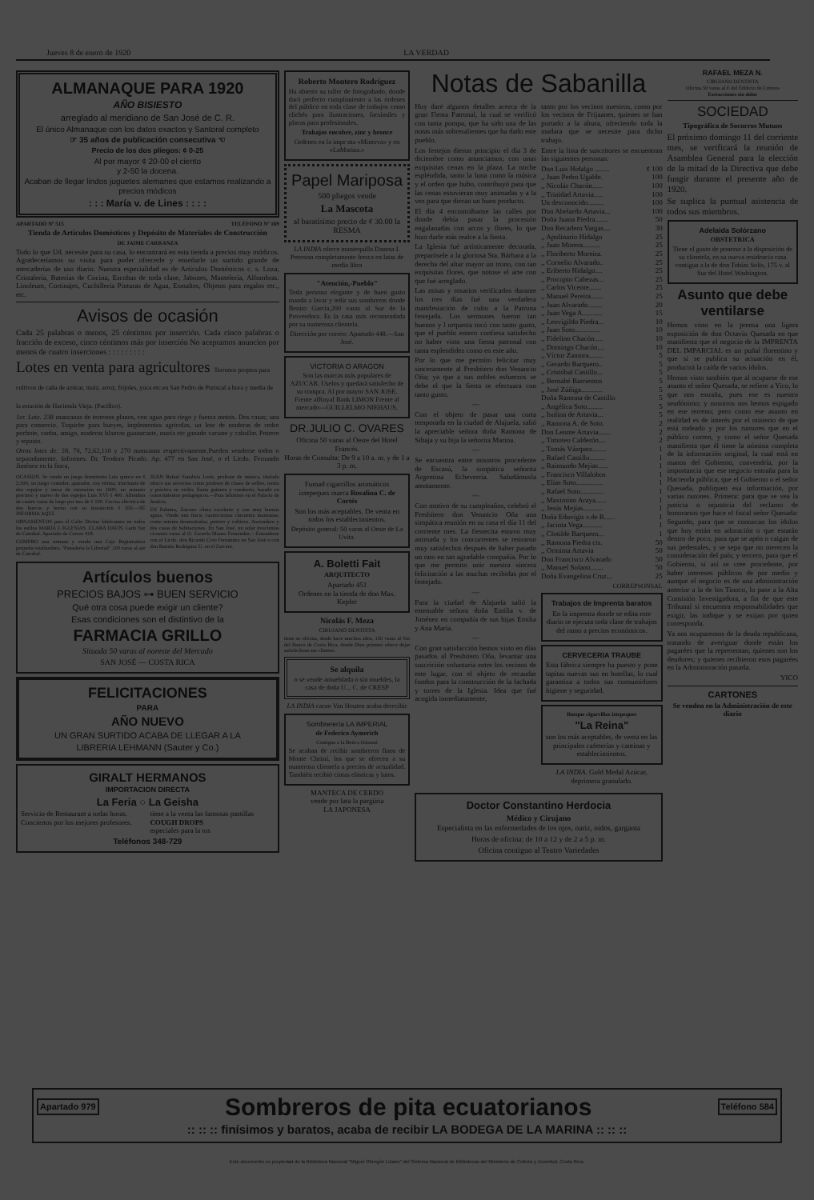Jueves 8 de enero de 1920 LA VERDAD
ALMANAQUE PARA 1920
AÑO BISIESTO
arreglado al meridiano de San José de C. R.
El único Almanaque con los datos exactos y Santoral completo
☞ 35 años de publicación consecutiva ☜
Precio de los dos pliegos: ¢ 0-25
Al por mayor ¢ 20-00 el ciento
y 2-50 la docena.
Acaban de llegar lindos juguetes alemanes que estamos realizando a precios módicos
: : : María v. de Lines : : : :
APARTADO Nº 515 TELÉFONO Nº 169
Tienda de Artículos Domésticos y Depósito de Materiales de Construcción
DE JAIME CARRANZA
Todo lo que Ud. necesite para su casa, lo encontrará en esta tienda a precios muy módicos. Agradeceríamos su visita para poder ofrecerle y enseñarle un surtido grande de mercaderías de uso diario. Nuestra especialidad es de Artículos Domésticos c. s. Loza, Cristalería, Baterías de Cocina, Escobas de toda clase, Jabones, Mantelería, Alfombras. Linoleum, Cortinajes, Cuchillería Pinturas de Agua, Esmaltes, Objetos para regalos etc., etc.
Avisos de ocasión
Cada 25 palabras o menos, 25 céntimos por inserción. Cada cinco palabras o fracción de exceso, cinco céntimos más por inserción No aceptamos anuncios por menos de cuatro inserciones : : : : : : : : :
Lotes en venta para agricultores Terrenos propios para cultivos de caña de azúcar, maíz, arroz, frijoles, yuca etc.en San Pedro de Puriscal a hora y media de la estación de Hacienda Vieja. (Pacífico).
1er. Lote. 238 manzanas de terrenos planos, con agua para riego y fuerza motris. Dos casas; una para comercio. Trapiche para bueyes, implementos agrícolas, un lote de maderas de cedro pochote, caoba, amigo, maderas blancas guanacaste, maría etc ganado vacuno y caballar. Potrero y repasto.
Otros lotes de: 28, 70, 72,62,110 y 270 manzanas respectivamente.Pueden venderse todos o separadamente. Informes: Dr. Teodoro Picado. Ap. 477 en San José, o el Licdo. Fernando Jiménez en la finca,
OCASION. Se vende un juego dormitorio Luis quince en ¢ 2,500; un juego comedor, aparador, con vitrina, trinchante de dos espejos y mesa de extensión en 1000; un armario precioso y nuevo de dos espejos Luis XVI ¢ 400. Alfombra de cuatro varas de largo por tres de ¢ 100. Cocina eléctrica de dos huecos y horno con su instalación ¢ 200.—SE INFORMA AQUI.
ORNAMENTOS para el Culto Divino fabricamos en todos los estilos MARIA J. IGLESIAS. CLARA DAUN. Lado Sur de Catedral. Apartado de Correo 418.
COMPRO una romana y vendo una Caja Registradora pequeña totalizadora. "Panadería la Libertad" 100 varas al sur de Catedral.
JUAN Rafael Sanabria León, profesor de música, titulado ofrece sus servicios como profesor de clases de solfeo, teoría y práctica en violín, flauta guitarra y vandurria, basado en conocimientos pedagógicos.—Para informes en el Palacio de Justicia.
EN Palmira, Zarcero clima excelente y con muy buenas aguas. Vendo una finca; cuatrocientas cincuenta manzanas, como setenta desmontadas; potrero y cultivos. Aserradero y dos casas de habitaciones. En San José, un solar trescientas cicuenta varas al O. Escuela Mauro Fernández.—Entenderse con el Licdo. don Ricardo Coto Fernández en San José o con don Ramón Rodríguez U. en el Zarcero.
Artículos buenos
PRECIOS BAJOS ⊶ BUEN SERVICIO
Qué otra cosa puede exigir un cliente?
Esas condiciones son el distintivo de la
FARMACIA GRILLO
Situada 50 varas al noreste del Mercado
SAN JOSÉ — COSTA RICA
FELICITACIONES
PARA
AÑO NUEVO
UN GRAN SURTIDO ACABA DE LLEGAR A LA
LIBRERIA LEHMANN (Sauter y Co.)
GIRALT HERMANOS
IMPORTACION DIRECTA
La Feria ○ La Geisha
Servicio de Restaurant a todas horas.
Conciertos por los mejores profesores.
tiene a la venta las famosas pastillas
COUGH DROPS
especiales para la tos
Teléfonos 348-729
Roberto Montero Rodríguez
Ha abierto su taller de fotograbado, donde dará perfecto cumplimiento a las órdenes del público en toda clase de trabajos como clichés para ilustraciones, facsímiles y placas para profesionales.
Trabajos encobre, zinc y bronce
Ordenes en la impr nta «Minerva» y en «LaMarina.»
Papel Mariposa
500 pliegos vende
La Mascota
al baratísimo precio de ¢ 30.00 la RESMA
LA INDIA ofrece mantequilla Danesa I. Peterson completamente fresca en latas de media libra
"Atención,-Pueblo"
Toda persona elegante y de buen gusto manda a lavar y teñir sus sombreros donde Benito García,200 varas al Sur de la Proveedora. Es la casa más recomendada por su numerosa clientela.
Dirección por correo: Apartado 448.—San José.
VICTORIA O ARAGON
Son las marcas más populares de AZUCAR. Uselos y quedará satisfecho de su compra. Al por mayor SAN JOSE. Frente alRoyal Bank LIMON Frente al mercado—GUILLELMO NIEHAUS.
DR.JULIO C. OVARES
Oficina 50 varas al Oeste del Hotel Francés.
Horas de Consulta: De 9 a 10 a. m. y de 1 a 3 p. m.
Fumad cigarrillos aromáticos iztepeques marca Rosalina C. de Cortés
Son los más aceptables. De venta en todos los establecimientos.
Depósito general: 50 varas al Oeste de La Uvita.
A. Boletti Fait
ARQUITECTO
Apartado 451
Ordenes en la tienda de don Max. Kepfer
Nicolás F. Meza
CIRUJANO DENTISTA
tiene su oficina, desde hace muchos años, 150 varas al Sur del Banco de Costa Rica, donde Dios primero ofrece dejar satisfechosa sus clientes.
Se alquila
o se vende amueblada o sin muebles, la casa de doña U... C. de CRESP
LA INDIA cacao Van Houten acaba derecibir
Sombrerería LA IMPERIAL
de Federico Aymerich
Contiguo a la Botica Oriental
Se acaban de recibir sombreros finos de Monte Christi, los que se ofrecen a su numerosa clientela a precios de actualidad. También recibió cintas elásticas y lutos.
MANTECA DE CERDO
vende por lata la pargüria
LA JAPONESA
Notas de Sabanilla
Hoy daré algunos detalles acerca de la gran Fiesta Patronal, la cual se verificó con tanta pompa, que ha sido una de las notas más sobresalientes que ha dado este pueblo.
Los festejos dieron principio el día 3 de diciembre como anunciamos; con unas exquisitas cenas en la plaza. La noche espléndida, tanto la luna como la música y el orden que hubo, contribuyó para que las cenas estuvieran muy animadas y a la vez para que dieran un buen producto.
El día 4 encontrábanse las calles por donde debía pasar la procesión engalanadas con arcos y flores, lo que hizo darle más realce a la fiesta.
La Iglesia fué artísticamente decorada, preparósele a la gloriosa Sta. Bárbara a la derecha del altar mayor un trono, con tan exquisitas flores, que notose el arte con que fué arreglado.
Las misas y rosarios verificados durante los tres días fué una verdadera manifestación de culto a la Patrona festejada. Los sermones fueron tan buenos y l orquesta tocó con tanto gusto, que el pueblo entero confiesa satisfecho no haber visto una fiesta patronal con tanta esplendidez como en este año.
Por lo que me permito felicitar muy sinceramente al Presbítero don Venancio Oña; ya que a sus nobles esfuerzos se debe el que la fiesta se efectuara con tanto gusto.
—
Con el objeto de pasar una corta temporada en la ciudad de Alajuela, salió la apreciable señora doña Ramona de Sibaja y su hija la señorita Marina.
—
Se encuentra entre nosotros procedente de Escasú, la simpática señorita Argentina Echeverría. Saludámosla atentamente.
—
Con motivo de su cumpleaños, celebró el Presbítero don Venancio Oña una simpática reunión en su casa el día 11 del corriente mes. La fiestecita estuvo muy animada y los concurrentes se retiraron muy satisfechos después de haber pasado un rato en tan agradable compañía. Por lo que me permito unir nuestra sincera felicitación a las muchas recibidas por el festejado.
—
Para la ciudad de Alajuela salió la estemable señora doña Emilia v. de Jiménez en compañía de sus hijas Emilia y Ana María.
—
Con gran satisfacción hemos visto en días pasados al Presbítero Oña, levantar una suscrición voluntaria entre los vecinos de este lugar, con el objeto de recaudar fondos para la construcción de la fachada y torres de la Iglesia. Idea que fué acogida inmediatamente,
tanto por los vecinos nuestros, como por los vecinos de Frijaanes, quienes se han portado a la altura, ofreciendo toda la madara que se necesite para dicho trabajo.
Entre la lista de suscritores se encuentran las siguientes personas:
| Don Luis Hidalgo ........ | ¢ 100 |
| ,, Juan Pedro Ugalde. | 100 |
| ,, Nicolás Chacón...... | 100 |
| ,, Trinidad Artavia..... | 100 |
| Un desconocido......... | 100 |
| Don Abelardo Artavia... | 100 |
| Doña Juana Piedra....... | 50 |
| Don Recadero Vargas.... | 30 |
| ,, Apolinario Hidalgo | 25 |
| ,, Juan Morera.......... | 25 |
| ,, Floriberto Moreira. | 25 |
| ,, Cornelio Alvarado.. | 25 |
| ,, Eriberto Hidalgo.... | 25 |
| ,, Procopio Cabezas... | 25 |
| ,, Carlos Vicente....... | 25 |
| ,, Manuel Pereira....... | 25 |
| ,, Juan Alvarado........ | 20 |
| ,, Juan Vega A........... | 15 |
| ,, Leovigildo Piedra... | 10 |
| ,, Juan Soto.............. | 10 |
| ,, Fidelino Chacón..... | 10 |
| ,, Domingo Chacón.... | 10 |
| ,, Víctor Zamora........ | 5 |
| ,, Gerardo Barquero.. | 5 |
| ,, Cristóbal Castillo... | 5 |
| ,, Bernabé Barrientos | 5 |
| ,, José Zúñiga............ | 5 |
| Doña Ramona de Castillo | 5 |
| ,, Angélica Soto......... | 5 |
| ,, Isolina de Artavia... | 5 |
| ,, Ramona A. de Soto. | 2 |
| Don Leonte Artavia....... | 2 |
| ,, Timoteo Calderón.... | 2 |
| ,, Tomás Vázquez........ | 1 |
| ,, Rafael Castillo......... | 1 |
| ,, Raimundo Mejías...... | 1 |
| ,, Francisco Villalobos | 1 |
| ,, Elías Soto............... | 1 |
| ,, Rafael Soto............. | 1 |
| ,, Maximino Araya...... | 1 |
| ,, Jesús Mejías........... | 1 |
| Doña Eduvigis v.de B...... | 1 |
| ,, Jacinta Vega........... | 1 |
| ,, Clotilde Barquero... | 1 |
| ,, Ramona Piedra cts. | 50 |
| ,, Orminta Artavia | 50 |
| Don Francisco Alvarado | 50 |
| ,, Manuel Solano....... | 50 |
| Doña Evangelina Cruz... | 25 |
CORREPSONSAL
Trabajos de Imprenta baratos
En la imprenta donde se edita este diario se ejecuta toda clase de trabajos del ramo a precios económicos.
CERVECERIA TRAUBE
Esta fábrica siempre ha puesto y pone tapitas nuevas sus en botellas, lo cual garantiza a todos sus consumidores higiene y seguridad.
Busque cigarrillos iztepeques
"La Reina"
son los más aceptables, de venta en las principales cafeterías y cantinas y establecimientos.
LA INDIA. Gold Medal Azúcar, deprimera granulado.
Doctor Constantino Herdocia
Médico y Cirujano
Especialista en las enfermedades de los ojos, nariz, oídos, garganta
Horas de oficina: de 10 a 12 y de 2 a 5 p. m.
Oficina contiguo al Teatro Variedades
RAFAEL MEZA N.
CIRUJANO DENTISTA
Oficina 50 varas al E del Edificio de Correos
Extracciones sin dolor
SOCIEDAD
Tipográfica de Socorros Mutuos
El próximo domingo 11 del corriente mes, se verificará la reunión de Asamblea General para la elección de la mitad de la Directiva que debe fungir durante el presente año de 1920.
Se suplica la puntual asistencia de todos sus miembros.
Adelaida Solórzano
OBSTETRICA
Tiene el gusto de ponerse a la disposición de su clientela, en su nueva residencia casa contigua a la de don Tobías Solís, 175 v. al Sur del Hotel Washington.
Asunto que debe ventilarse
Hemos visto en la prensa una ligera exposición de don Octavio Quesada en que manifiesta que el negocio de la IMPRENTA DEL IMPARCIAL es un puñal florentino y que si se publica su actuación en él, producirá la caída de varios ídolos.
Hemos visto también que al ocuparse de ese asunto el señor Quesada, se refiere a Yico, lo que nos estraña, pues ese es nuestro seudónimo; y nosotros nos hemos espigado en ese terreno; pero como ese asunto en realidad es de interés por el misterio de que está rodeado y por los rumores que en el público corren, y como el señor Quesada manifiesta que él tiene la nómina completa de la información original, la cual está en manos del Gobierno, convendría, por la importancia que ese negocio entraña para la Hacienda pública, que el Gobierno o el señor Quesada, publiquen esa información, por varias razones. Primera: para que se vea la justicia o injusticia del reclamo de honorarios que hace el fiscal señor Quesada: Segundo, para que se conozcan los ídolos que hoy están en adoración o que estarán dentro de poco, para que se apén o caigan de sus pedestales, y se sepa que no merecen la consideración del país; y tercero, para que el Gobierno, si así se cree procedente, por haber intereses públicos de por medio y aunque el negocio es de una administración anterior a la de los Tinoco, lo pase a la Alta Comisión Investigadora, a fin de que este Tribunal si encuentra responsabilidades que exigir, las indique y se exijan por quien corresponda.
Ya nos ocuparemos de la deuda republicana, tratando de averiguar donde están los pagarées que la representan, quienes son los deudores; y quienes recibieron esos pagarées en la Administración pasada.
YICO
CARTONES
Se venden en la Administración de este diario
Apartado 979 Sombreros de pita ecuatorianos Teléfono 584
:: :: :: finísimos y baratos, acaba de recibir LA BODEGA DE LA MARINA :: :: ::
Este documento es propiedad de la Biblioteca Nacional "Miguel Obregón Lizano" del Sistema Nacional de Bibliotecas del Ministerio de Cultura y Juventud, Costa Rica.